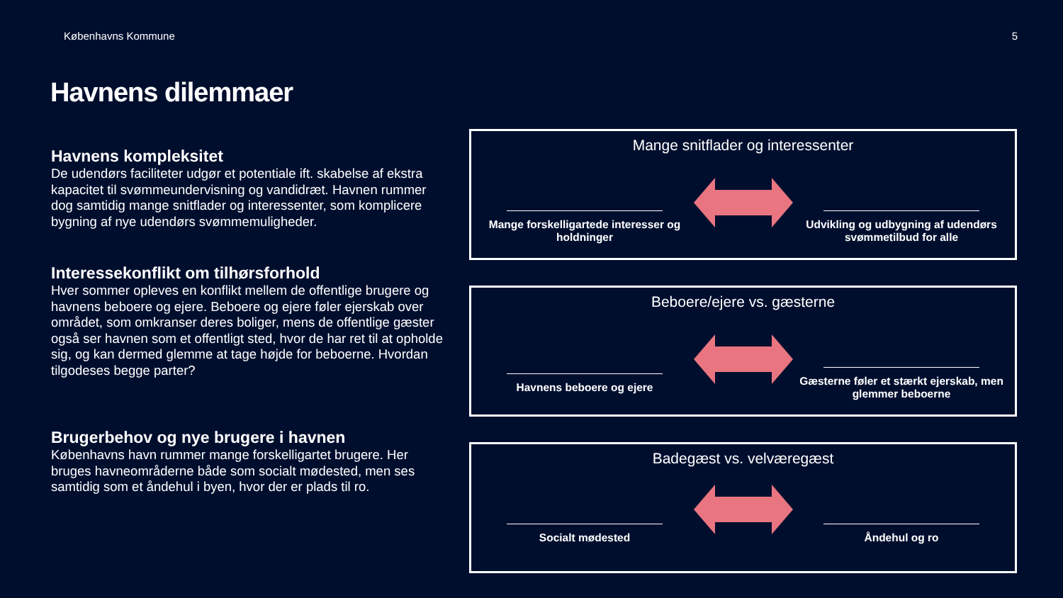Københavns Kommune 5
Havnens dilemmaer
Havnens kompleksitet
De udendørs faciliteter udgør et potentiale ift. skabelse af ekstra kapacitet til svømmeundervisning og vandidræt. Havnen rummer dog samtidig mange snitflader og interessenter, som komplicere bygning af nye udendørs svømmemuligheder.
Interessekonflikt om tilhørsforhold
Hver sommer opleves en konflikt mellem de offentlige brugere og havnens beboere og ejere. Beboere og ejere føler ejerskab over området, som omkranser deres boliger, mens de offentlige gæster også ser havnen som et offentligt sted, hvor de har ret til at opholde sig, og kan dermed glemme at tage højde for beboerne. Hvordan tilgodeses begge parter?
Brugerbehov og nye brugere i havnen
Københavns havn rummer mange forskelligartet brugere. Her bruges havneområderne både som socialt mødested, men ses samtidig som et åndehul i byen, hvor der er plads til ro.
Mange snitflader og interessenter
Mange forskelligartede interesser og holdninger
Udvikling og udbygning af udendørs svømmetilbud for alle
Beboere/ejere vs. gæsterne
Havnens beboere og ejere
Gæsterne føler et stærkt ejerskab, men glemmer beboerne
Badegæst vs. velværegæst
Socialt mødested Åndehul og ro